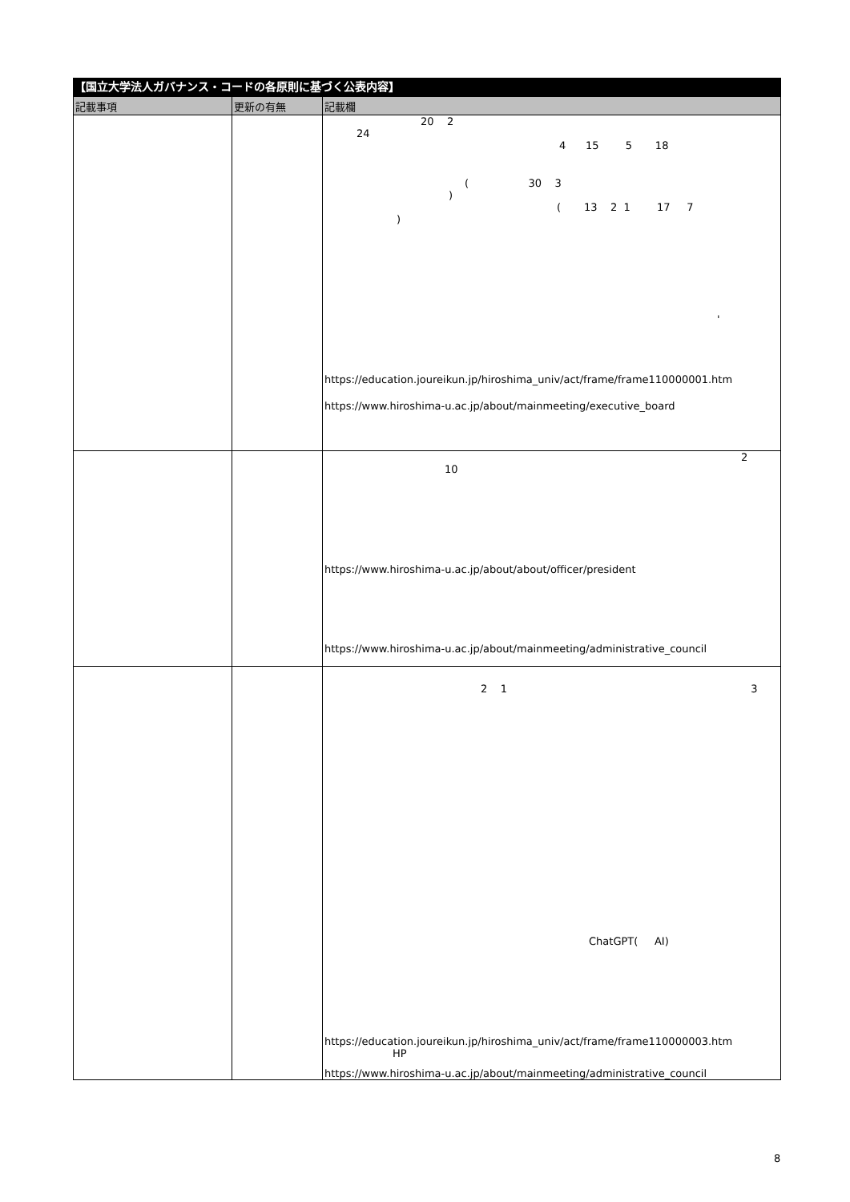【国立大学法人ガバナンス・コードの各原則に基づく公表内容】
| 記載事項 | 更新の有無 | 記載欄 |
| --- | --- | --- |
| | | 20 2 24 4 15 5 18 ( 30 3 ) ( 13 2 1 17 7 ) ' https://education.joureikun.jp/hiroshima_univ/act/frame/frame110000001.htm https://www.hiroshima-u.ac.jp/about/mainmeeting/executive_board |
| | | 2 10 https://www.hiroshima-u.ac.jp/about/about/officer/president https://www.hiroshima-u.ac.jp/about/mainmeeting/administrative_council |
| | | 2 1 3 ChatGPT( AI) https://education.joureikun.jp/hiroshima_univ/act/frame/frame110000003.htm HP https://www.hiroshima-u.ac.jp/about/mainmeeting/administrative_council |
8